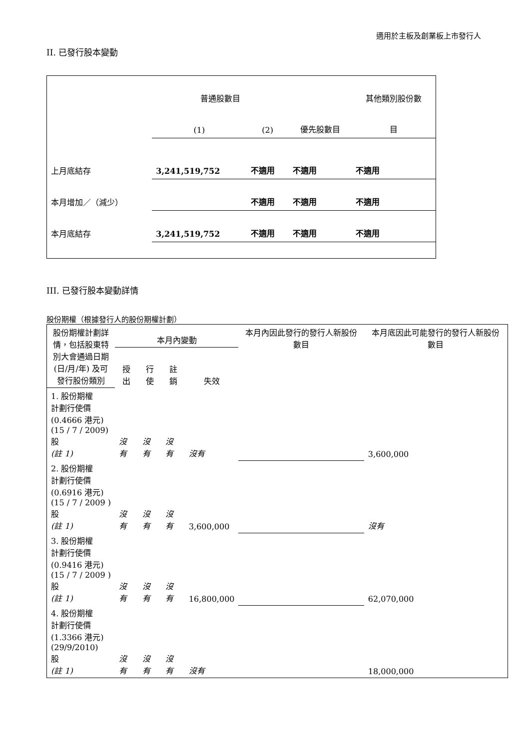適用於主板及創業板上市發行人
II. 已發行股本變動
| | 普通股數目 | | | 其他類別股份數 |
| | (1) | (2) | 優先股數目 | 目 |
| 上月底結存 | 3,241,519,752 | 不適用 | 不適用 | 不適用 |
| 本月增加／（減少） | | 不適用 | 不適用 | 不適用 |
| 本月底結存 | 3,241,519,752 | 不適用 | 不適用 | 不適用 |
III. 已發行股本變動詳情
股份期權（根據發行人的股份期權計劃）
| 股份期權計劃詳情，包括股東特別大會通過日期 (日/月/年) 及可發行股份類別 | 本月內變動 | | | | 本月內因此發行的發行人新股份數目 | 本月底因此可能發行的發行人新股份數目 |
| | 授出 | 行使 | 註銷 | 失效 | | |
| 1. 股份期權 計劃行使價 (0.4666 港元) (15 / 7 / 2009) 股 (註 1) | 沒有 | 沒有 | 沒有 | 沒有 | | 3,600,000 |
| 2. 股份期權 計劃行使價 (0.6916 港元) (15 / 7 / 2009 ) 股 (註 1) | 沒有 | 沒有 | 沒有 | 3,600,000 | | 沒有 |
| 3. 股份期權 計劃行使價 (0.9416 港元) (15 / 7 / 2009 ) 股 (註 1) | 沒有 | 沒有 | 沒有 | 16,800,000 | | 62,070,000 |
| 4. 股份期權 計劃行使價 (1.3366 港元) (29/9/2010) 股 (註 1) | 沒有 | 沒有 | 沒有 | 沒有 | | 18,000,000 |